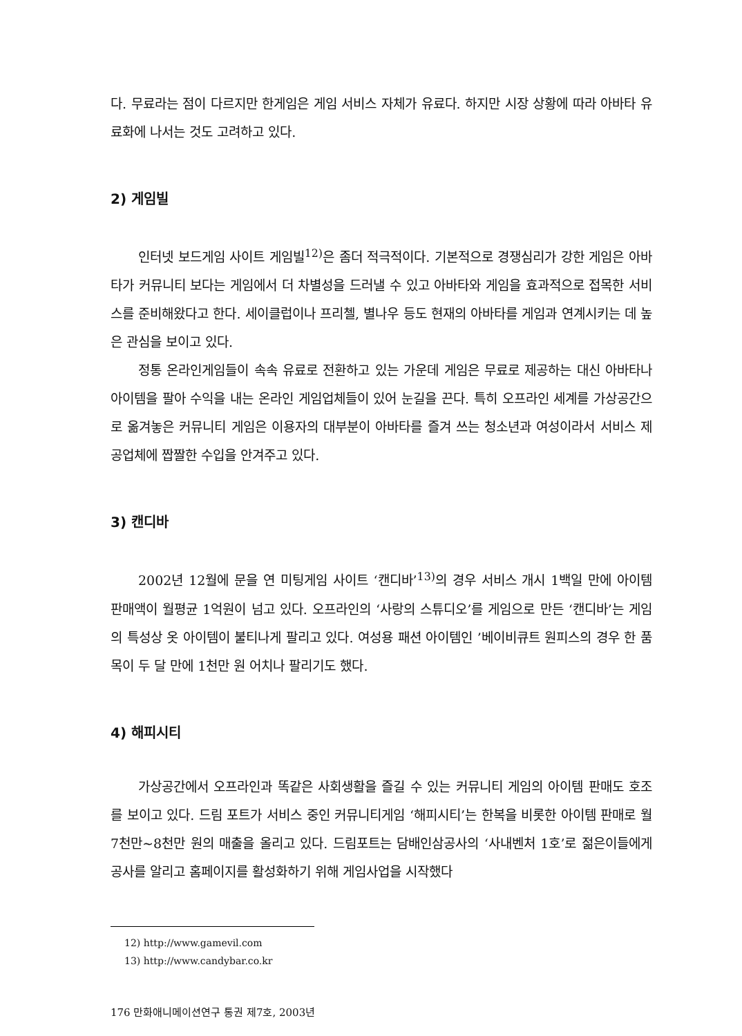다. 무료라는 점이 다르지만 한게임은 게임 서비스 자체가 유료다. 하지만 시장 상황에 따라 아바타 유료화에 나서는 것도 고려하고 있다.
2) 게임빌
인터넷 보드게임 사이트 게임빌<sup>12)</sup>은 좀더 적극적이다. 기본적으로 경쟁심리가 강한 게임은 아바타가 커뮤니티 보다는 게임에서 더 차별성을 드러낼 수 있고 아바타와 게임을 효과적으로 접목한 서비스를 준비해왔다고 한다. 세이클럽이나 프리첼, 별나우 등도 현재의 아바타를 게임과 연계시키는 데 높은 관심을 보이고 있다.
정통 온라인게임들이 속속 유료로 전환하고 있는 가운데 게임은 무료로 제공하는 대신 아바타나 아이템을 팔아 수익을 내는 온라인 게임업체들이 있어 눈길을 끈다. 특히 오프라인 세계를 가상공간으로 옮겨놓은 커뮤니티 게임은 이용자의 대부분이 아바타를 즐겨 쓰는 청소년과 여성이라서 서비스 제공업체에 짭짤한 수입을 안겨주고 있다.
3) 캔디바
2002년 12월에 문을 연 미팅게임 사이트 ‘캔디바’<sup>13)</sup>의 경우 서비스 개시 1백일 만에 아이템 판매액이 월평균 1억원이 넘고 있다. 오프라인의 ‘사랑의 스튜디오’를 게임으로 만든 ‘캔디바’는 게임의 특성상 옷 아이템이 불티나게 팔리고 있다. 여성용 패션 아이템인 ’베이비큐트 원피스의 경우 한 품목이 두 달 만에 1천만 원 어치나 팔리기도 했다.
4) 해피시티
가상공간에서 오프라인과 똑같은 사회생활을 즐길 수 있는 커뮤니티 게임의 아이템 판매도 호조를 보이고 있다. 드림 포트가 서비스 중인 커뮤니티게임 ‘해피시티’는 한복을 비롯한 아이템 판매로 월 7천만~8천만 원의 매출을 올리고 있다. 드림포트는 담배인삼공사의 ‘사내벤처 1호’로 젊은이들에게 공사를 알리고 홈페이지를 활성화하기 위해 게임사업을 시작했다
12) http://www.gamevil.com
13) http://www.candybar.co.kr
176 만화애니메이션연구 통권 제7호, 2003년